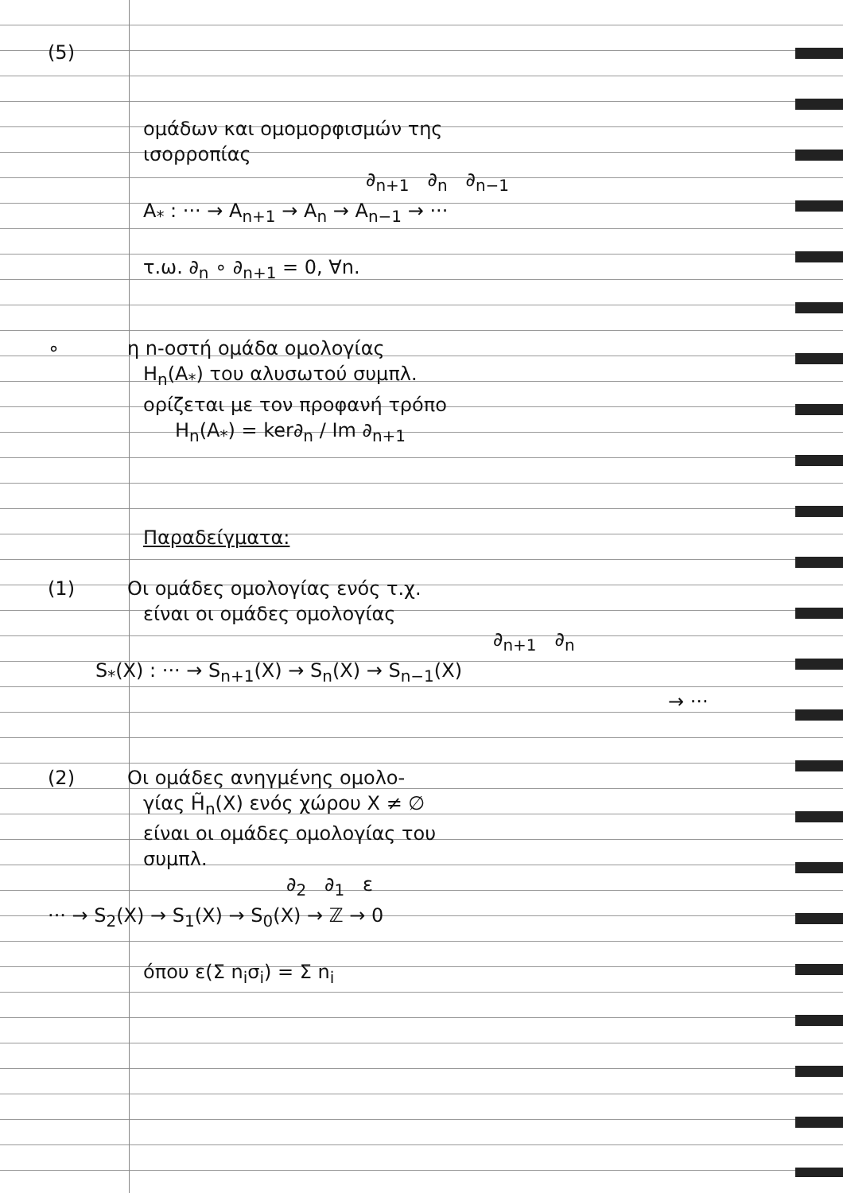(5)
ομάδων και ομομορφισμών της
ισορροπίας
∂<sub>n+1</sub> ∂<sub>n</sub> ∂<sub>n−1</sub>
A<sub>*</sub> : ··· → A<sub>n+1</sub> → A<sub>n</sub> → A<sub>n−1</sub> → ···
τ.ω. ∂<sub>n</sub> ∘ ∂<sub>n+1</sub> = 0, ∀n.
∘ η n-οστή ομάδα ομολογίας
H<sub>n</sub>(A<sub>*</sub>) του αλυσωτού συμπλ.
ορίζεται με τον προφανή τρόπο
H<sub>n</sub>(A<sub>*</sub>) = ker∂<sub>n</sub> / Im ∂<sub>n+1</sub>
Παραδείγματα:
(1) Οι ομάδες ομολογίας ενός τ.χ.
είναι οι ομάδες ομολογίας
∂<sub>n+1</sub> ∂<sub>n</sub>
S<sub>*</sub>(X) : ··· → S<sub>n+1</sub>(X) → S<sub>n</sub>(X) → S<sub>n−1</sub>(X)
→ ···
(2) Οι ομάδες ανηγμένης ομολο-
γίας H̃<sub>n</sub>(X) ενός χώρου X ≠ ∅
είναι οι ομάδες ομολογίας του
συμπλ.
∂<sub>2</sub> ∂<sub>1</sub> ε
··· → S<sub>2</sub>(X) → S<sub>1</sub>(X) → S<sub>0</sub>(X) → ℤ → 0
όπου ε(Σ n<sub>i</sub>σ<sub>i</sub>) = Σ n<sub>i</sub>